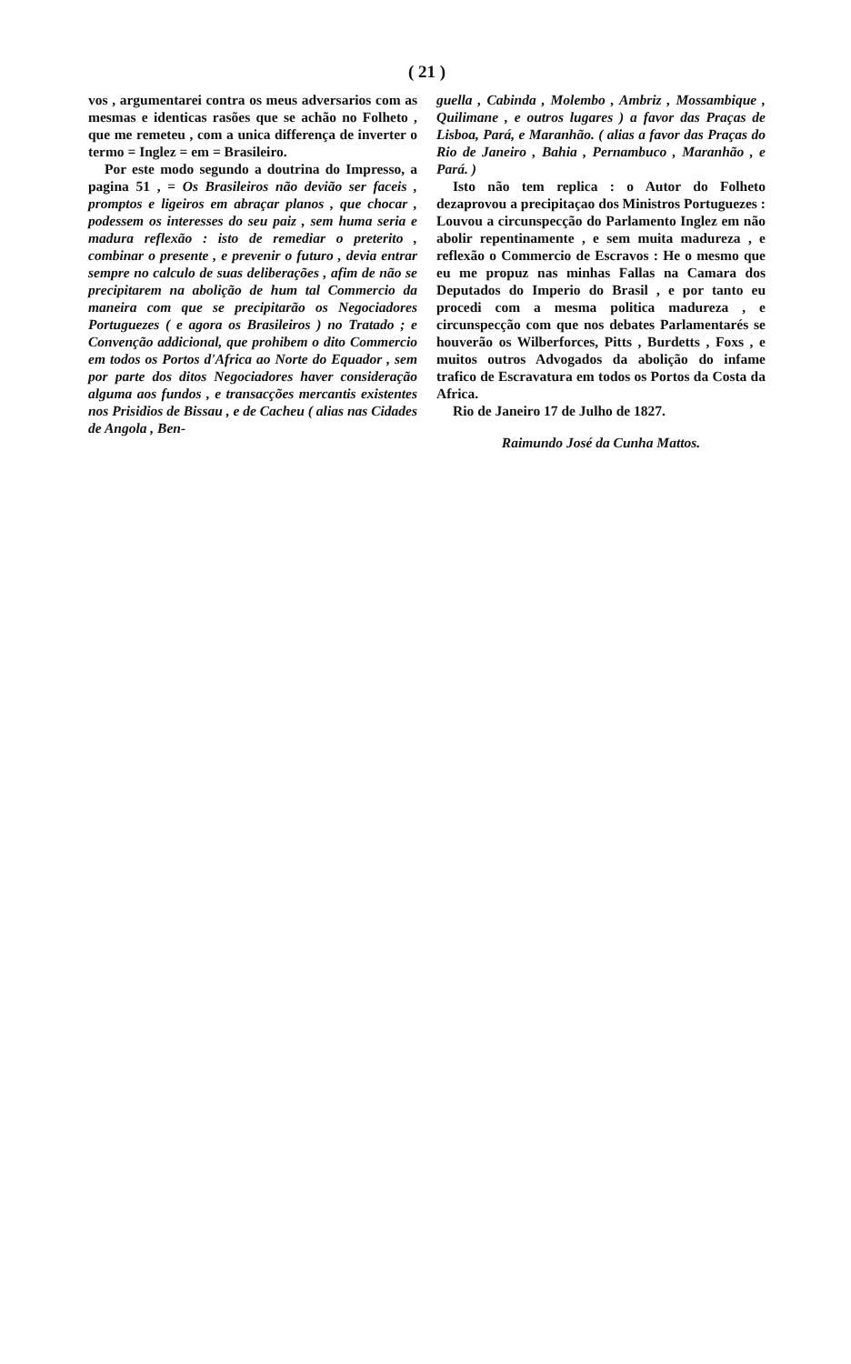( 21 )
vos , argumentarei contra os meus adversarios com as mesmas e identicas rasões que se achão no Folheto , que me remeteu , com a unica differença de inverter o termo = Inglez = em = Brasileiro.
Por este modo segundo a doutrina do Impresso, a pagina 51 , = Os Brasileiros não devião ser faceis , promptos e ligeiros em abraçar planos , que chocar , podessem os interesses do seu paiz , sem huma seria e madura reflexão : isto de remediar o preterito , combinar o presente , e prevenir o futuro , devia entrar sempre no calculo de suas deliberações , afim de não se precipitarem na abolição de hum tal Commercio da maneira com que se precipitarão os Negociadores Portuguezes ( e agora os Brasileiros ) no Tratado ; e Convenção addicional, que prohibem o dito Commercio em todos os Portos d'Africa ao Norte do Equador , sem por parte dos ditos Negociadores haver consideração alguma aos fundos , e transacções mercantis existentes nos Prisidios de Bissau , e de Cacheu ( alias nas Cidades de Angola , Ben-
guella , Cabinda , Molembo , Ambriz , Mossambique , Quilimane , e outros lugares ) a favor das Praças de Lisboa, Pará, e Maranhão. ( alias a favor das Praças do Rio de Janeiro , Bahia , Pernambuco , Maranhão , e Pará. )
Isto não tem replica : o Autor do Folheto dezaprovou a precipitaçao dos Ministros Portuguezes : Louvou a circunspecção do Parlamento Inglez em não abolir repentinamente , e sem muita madureza , e reflexão o Commercio de Escravos : He o mesmo que eu me propuz nas minhas Fallas na Camara dos Deputados do Imperio do Brasil , e por tanto eu procedi com a mesma politica madureza , e circunspecção com que nos debates Parlamentarés se houverão os Wilberforces, Pitts , Burdetts , Foxs , e muitos outros Advogados da abolição do infame trafico de Escravatura em todos os Portos da Costa da Africa.
Rio de Janeiro 17 de Julho de 1827.
Raimundo José da Cunha Mattos.